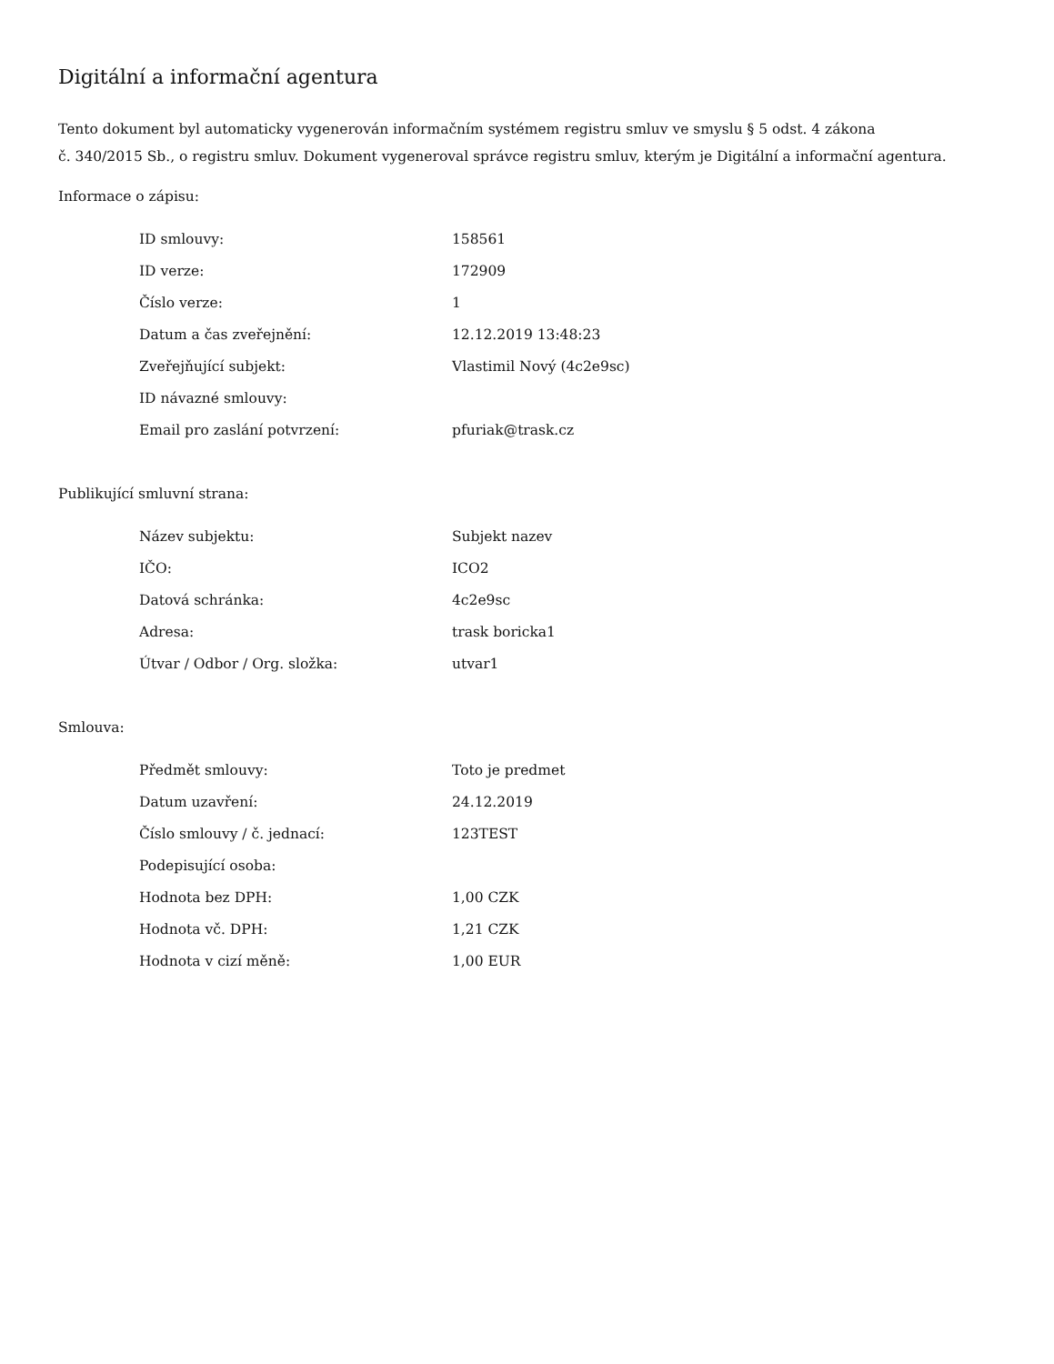Digitální a informační agentura
Tento dokument byl automaticky vygenerován informačním systémem registru smluv ve smyslu § 5 odst. 4 zákona
č. 340/2015 Sb., o registru smluv. Dokument vygeneroval správce registru smluv, kterým je Digitální a informační agentura.
Informace o zápisu:
| ID smlouvy: | 158561 |
| ID verze: | 172909 |
| Číslo verze: | 1 |
| Datum a čas zveřejnění: | 12.12.2019 13:48:23 |
| Zveřejňující subjekt: | Vlastimil Nový (4c2e9sc) |
| ID návazné smlouvy: | |
| Email pro zaslání potvrzení: | pfuriak@trask.cz |
Publikující smluvní strana:
| Název subjektu: | Subjekt nazev |
| IČO: | ICO2 |
| Datová schránka: | 4c2e9sc |
| Adresa: | trask boricka1 |
| Útvar / Odbor / Org. složka: | utvar1 |
Smlouva:
| Předmět smlouvy: | Toto je predmet |
| Datum uzavření: | 24.12.2019 |
| Číslo smlouvy / č. jednací: | 123TEST |
| Podepisující osoba: | |
| Hodnota bez DPH: | 1,00 CZK |
| Hodnota vč. DPH: | 1,21 CZK |
| Hodnota v cizí měně: | 1,00 EUR |